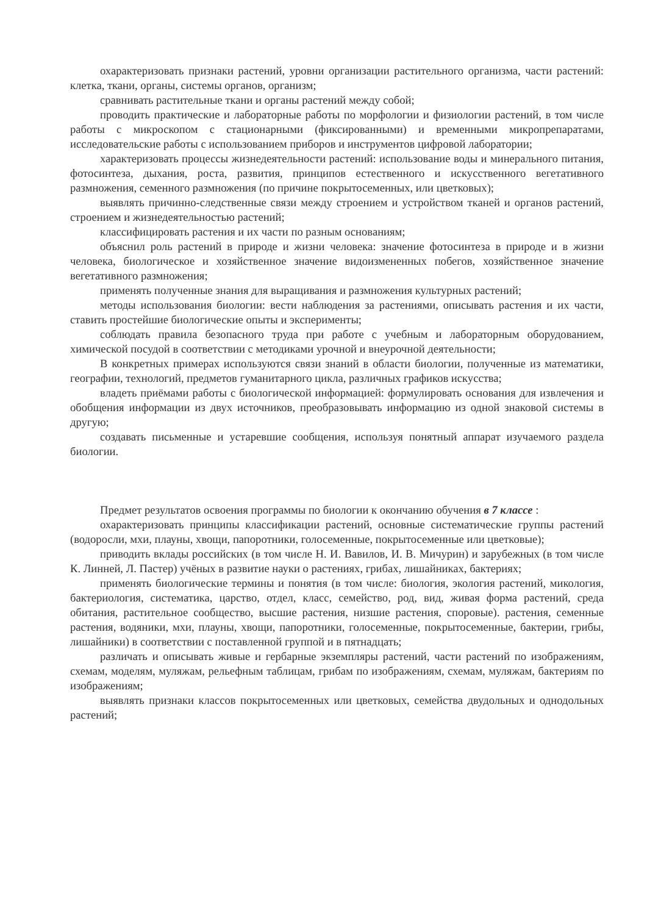охарактеризовать признаки растений, уровни организации растительного организма, части растений: клетка, ткани, органы, системы органов, организм;
сравнивать растительные ткани и органы растений между собой;
проводить практические и лабораторные работы по морфологии и физиологии растений, в том числе работы с микроскопом с стационарными (фиксированными) и временными микропрепаратами, исследовательские работы с использованием приборов и инструментов цифровой лаборатории;
характеризовать процессы жизнедеятельности растений: использование воды и минерального питания, фотосинтеза, дыхания, роста, развития, принципов естественного и искусственного вегетативного размножения, семенного размножения (по причине покрытосеменных, или цветковых);
выявлять причинно-следственные связи между строением и устройством тканей и органов растений, строением и жизнедеятельностью растений;
классифицировать растения и их части по разным основаниям;
объяснил роль растений в природе и жизни человека: значение фотосинтеза в природе и в жизни человека, биологическое и хозяйственное значение видоизмененных побегов, хозяйственное значение вегетативного размножения;
применять полученные знания для выращивания и размножения культурных растений;
методы использования биологии: вести наблюдения за растениями, описывать растения и их части, ставить простейшие биологические опыты и эксперименты;
соблюдать правила безопасного труда при работе с учебным и лабораторным оборудованием, химической посудой в соответствии с методиками урочной и внеурочной деятельности;
В конкретных примерах используются связи знаний в области биологии, полученные из математики, географии, технологий, предметов гуманитарного цикла, различных графиков искусства;
владеть приёмами работы с биологической информацией: формулировать основания для извлечения и обобщения информации из двух источников, преобразовывать информацию из одной знаковой системы в другую;
создавать письменные и устаревшие сообщения, используя понятный аппарат изучаемого раздела биологии.
Предмет результатов освоения программы по биологии к окончанию обучения в 7 классе :
охарактеризовать принципы классификации растений, основные систематические группы растений (водоросли, мхи, плауны, хвощи, папоротники, голосеменные, покрытосеменные или цветковые);
приводить вклады российских (в том числе Н. И. Вавилов, И. В. Мичурин) и зарубежных (в том числе К. Линней, Л. Пастер) учёных в развитие науки о растениях, грибах, лишайниках, бактериях;
применять биологические термины и понятия (в том числе: биология, экология растений, микология, бактериология, систематика, царство, отдел, класс, семейство, род, вид, живая форма растений, среда обитания, растительное сообщество, высшие растения, низшие растения, споровые). растения, семенные растения, водяники, мхи, плауны, хвощи, папоротники, голосеменные, покрытосеменные, бактерии, грибы, лишайники) в соответствии с поставленной группой и в пятнадцать;
различать и описывать живые и гербарные экземпляры растений, части растений по изображениям, схемам, моделям, муляжам, рельефным таблицам, грибам по изображениям, схемам, муляжам, бактериям по изображениям;
выявлять признаки классов покрытосеменных или цветковых, семейства двудольных и однодольных растений;